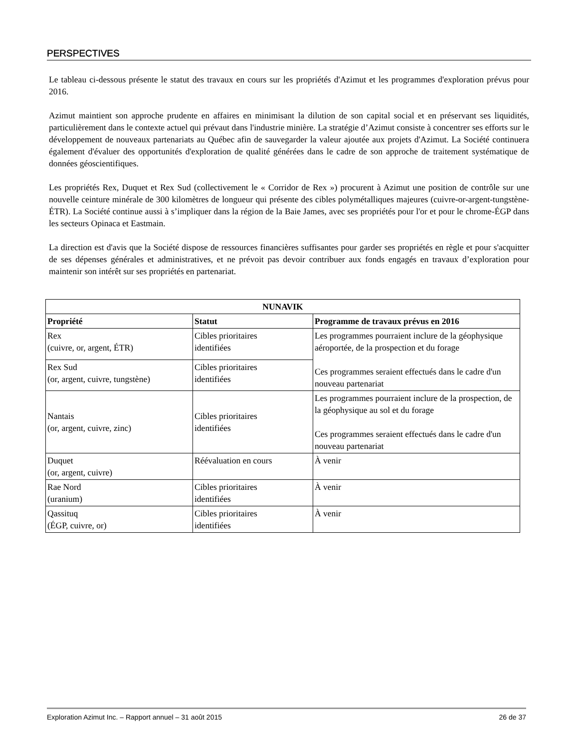PERSPECTIVES
Le tableau ci-dessous présente le statut des travaux en cours sur les propriétés d'Azimut et les programmes d'exploration prévus pour 2016.
Azimut maintient son approche prudente en affaires en minimisant la dilution de son capital social et en préservant ses liquidités, particulièrement dans le contexte actuel qui prévaut dans l'industrie minière. La stratégie d’Azimut consiste à concentrer ses efforts sur le développement de nouveaux partenariats au Québec afin de sauvegarder la valeur ajoutée aux projets d'Azimut. La Société continuera également d'évaluer des opportunités d'exploration de qualité générées dans le cadre de son approche de traitement systématique de données géoscientifiques.
Les propriétés Rex, Duquet et Rex Sud (collectivement le « Corridor de Rex ») procurent à Azimut une position de contrôle sur une nouvelle ceinture minérale de 300 kilomètres de longueur qui présente des cibles polymétalliques majeures (cuivre-or-argent-tungstène-ÉTR). La Société continue aussi à s’impliquer dans la région de la Baie James, avec ses propriétés pour l'or et pour le chrome-ÉGP dans les secteurs Opinaca et Eastmain.
La direction est d'avis que la Société dispose de ressources financières suffisantes pour garder ses propriétés en règle et pour s'acquitter de ses dépenses générales et administratives, et ne prévoit pas devoir contribuer aux fonds engagés en travaux d’exploration pour maintenir son intérêt sur ses propriétés en partenariat.
| NUNAVIK | | |
| --- | --- | --- |
| Propriété | Statut | Programme de travaux prévus en 2016 |
| Rex (cuivre, or, argent, ÉTR) | Cibles prioritaires identifiées | Les programmes pourraient inclure de la géophysique aéroportée, de la prospection et du forage Ces programmes seraient effectués dans le cadre d'un nouveau partenariat |
| Rex Sud (or, argent, cuivre, tungstène) | Cibles prioritaires identifiées | |
| Nantais (or, argent, cuivre, zinc) | Cibles prioritaires identifiées | Les programmes pourraient inclure de la prospection, de la géophysique au sol et du forage Ces programmes seraient effectués dans le cadre d'un nouveau partenariat |
| Duquet (or, argent, cuivre) | Réévaluation en cours | À venir |
| Rae Nord (uranium) | Cibles prioritaires identifiées | À venir |
| Qassituq (ÉGP, cuivre, or) | Cibles prioritaires identifiées | À venir |
Exploration Azimut Inc. – Rapport annuel – 31 août 2015 26 de 37